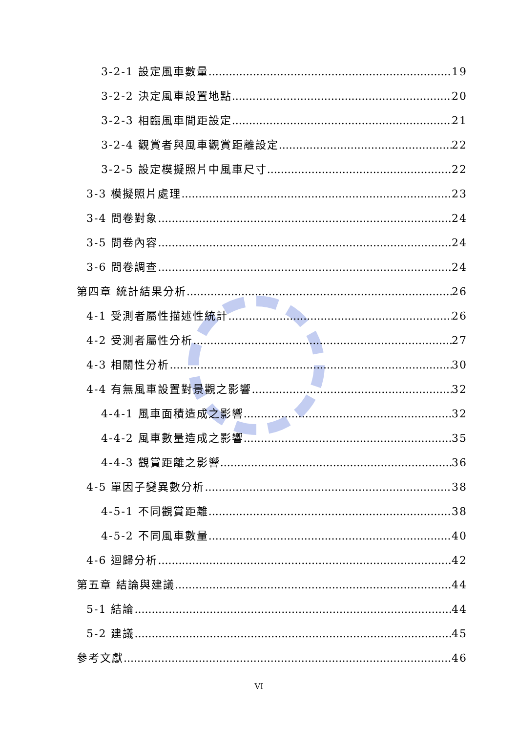3-2-1 設定風車數量 19
3-2-2 決定風車設置地點 20
3-2-3 相臨風車間距設定 21
3-2-4 觀賞者與風車觀賞距離設定 22
3-2-5 設定模擬照片中風車尺寸 22
3-3 模擬照片處理 23
3-4 問卷對象 24
3-5 問卷內容 24
3-6 問卷調查 24
第四章 統計結果分析 26
4-1 受測者屬性描述性統計 26
4-2 受測者屬性分析 27
4-3 相關性分析 30
4-4 有無風車設置對景觀之影響 32
4-4-1 風車面積造成之影響 32
4-4-2 風車數量造成之影響 35
4-4-3 觀賞距離之影響 36
4-5 單因子變異數分析 38
4-5-1 不同觀賞距離 38
4-5-2 不同風車數量 40
4-6 迴歸分析 42
第五章 結論與建議 44
5-1 結論 44
5-2 建議 45
參考文獻 46
VI